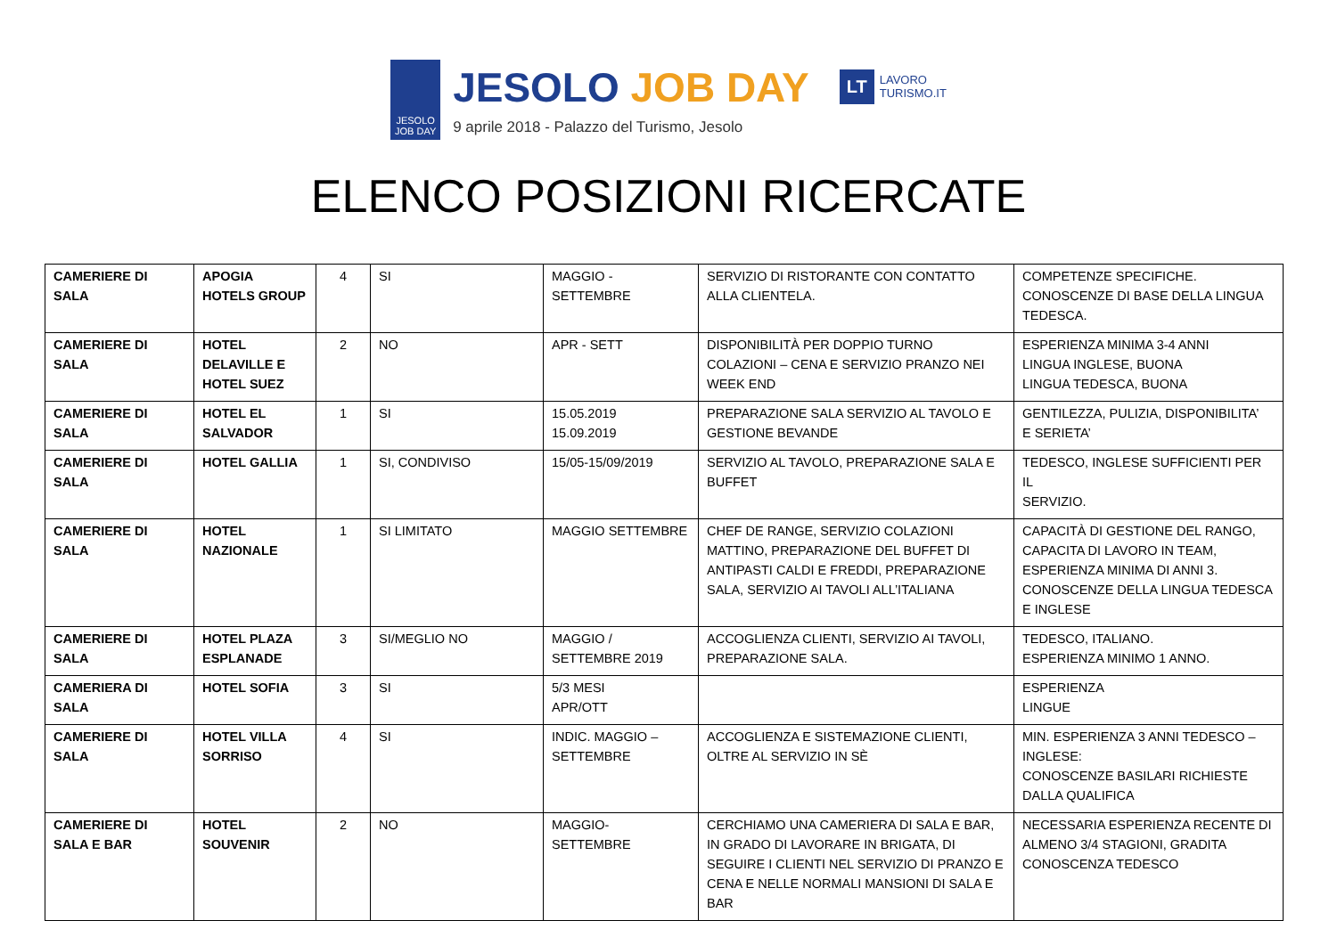JESOLO
JOB DAY
JESOLO JOB DAY
9 aprile 2018 - Palazzo del Turismo, Jesolo
LT
LAVORO
TURISMO.IT
ELENCO POSIZIONI RICERCATE
| CAMERIERE DI SALA | APOGIA HOTELS GROUP | 4 | SI | MAGGIO - SETTEMBRE | SERVIZIO DI RISTORANTE CON CONTATTO ALLA CLIENTELA. | COMPETENZE SPECIFICHE. CONOSCENZE DI BASE DELLA LINGUA TEDESCA. |
| CAMERIERE DI SALA | HOTEL DELAVILLE E HOTEL SUEZ | 2 | NO | APR - SETT | DISPONIBILITÀ PER DOPPIO TURNO COLAZIONI – CENA E SERVIZIO PRANZO NEI WEEK END | ESPERIENZA MINIMA 3-4 ANNI LINGUA INGLESE, BUONA LINGUA TEDESCA, BUONA |
| CAMERIERE DI SALA | HOTEL EL SALVADOR | 1 | SI | 15.05.2019 15.09.2019 | PREPARAZIONE SALA SERVIZIO AL TAVOLO E GESTIONE BEVANDE | GENTILEZZA, PULIZIA, DISPONIBILITA’ E SERIETA’ |
| CAMERIERE DI SALA | HOTEL GALLIA | 1 | SI, CONDIVISO | 15/05-15/09/2019 | SERVIZIO AL TAVOLO, PREPARAZIONE SALA E BUFFET | TEDESCO, INGLESE SUFFICIENTI PER IL SERVIZIO. |
| CAMERIERE DI SALA | HOTEL NAZIONALE | 1 | SI LIMITATO | MAGGIO SETTEMBRE | CHEF DE RANGE, SERVIZIO COLAZIONI MATTINO, PREPARAZIONE DEL BUFFET DI ANTIPASTI CALDI E FREDDI, PREPARAZIONE SALA, SERVIZIO AI TAVOLI ALL’ITALIANA | CAPACITÀ DI GESTIONE DEL RANGO, CAPACITA DI LAVORO IN TEAM, ESPERIENZA MINIMA DI ANNI 3. CONOSCENZE DELLA LINGUA TEDESCA E INGLESE |
| CAMERIERE DI SALA | HOTEL PLAZA ESPLANADE | 3 | SI/MEGLIO NO | MAGGIO / SETTEMBRE 2019 | ACCOGLIENZA CLIENTI, SERVIZIO AI TAVOLI, PREPARAZIONE SALA. | TEDESCO, ITALIANO. ESPERIENZA MINIMO 1 ANNO. |
| CAMERIERA DI SALA | HOTEL SOFIA | 3 | SI | 5/3 MESI APR/OTT | | ESPERIENZA LINGUE |
| CAMERIERE DI SALA | HOTEL VILLA SORRISO | 4 | SI | INDIC. MAGGIO – SETTEMBRE | ACCOGLIENZA E SISTEMAZIONE CLIENTI, OLTRE AL SERVIZIO IN SÈ | MIN. ESPERIENZA 3 ANNI TEDESCO – INGLESE: CONOSCENZE BASILARI RICHIESTE DALLA QUALIFICA |
| CAMERIERE DI SALA E BAR | HOTEL SOUVENIR | 2 | NO | MAGGIO- SETTEMBRE | CERCHIAMO UNA CAMERIERA DI SALA E BAR, IN GRADO DI LAVORARE IN BRIGATA, DI SEGUIRE I CLIENTI NEL SERVIZIO DI PRANZO E CENA E NELLE NORMALI MANSIONI DI SALA E BAR | NECESSARIA ESPERIENZA RECENTE DI ALMENO 3/4 STAGIONI, GRADITA CONOSCENZA TEDESCO |